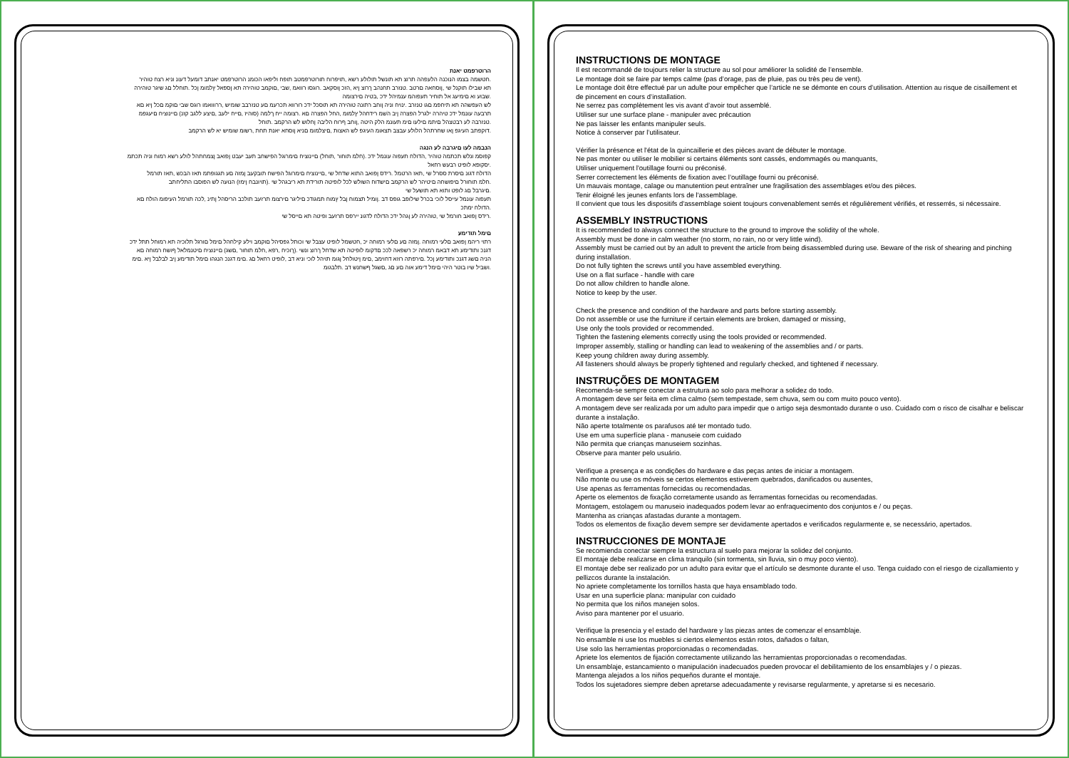הרוטרפמט יאנת
.חטשמה בצמו הנוכנה הלעפהה תרוצ תא תונשל תולולע רשא ,תויפרוח תורוטרפמטב תופח וליפאו הכומנ הרוטרפמט יאנתב דומעל דעונ וניא רצח טוהיר
תא שבילו תוקנל שי ,ןוסחאה םרטב .טנזרב תחנהב ךרוצ ןיא ,הזכ ןוסקאב .רוגסו רוואמ ,שבי ,םוקמב טוהירה תא ןספאל ץלמומ ןכל .תוחלל םג שיגר טוהירה
.שבוע וא םימיעג אל תוחיר תעפוהמ ענמיהל ידכ ,בטיה םירצומה
לש העפשהה תא תיחפמ םגו טנזרב .ינויח וניה ןוחב רתונה טוהירה תא תוסכל ידכ רורווא תכרעמ םע טנזרבב שומיש ,ררווואמו רוגס שבי םוקמ םכל ןיא םא
תרבעה עונמל ידכ טיהרה ילגרל הפצרה ןיב הׁשמ רידחהל ץלמומ ,החל הפצרה םא .רצומה ייח ךלמה (סוהיז ,םייח ילעב ,םיצע ללגב קזנ) םיינוציח םיעגפמ
.טנזרבה לע רבטצהל םיתמ םילעו םימ תעונמ הלק היטה ,ןוחב ףרוח הליבה ןחלוש לש הרקמב .תוחל
.דוקפתב העיגפ ןאו שחרתהל הלולע עבצב תצאומ העיגפ לש האצות ,םיצלמומ םניא ןוסחא יאנת תחת ,רשומ שומיש יא לש הרקמב
הנבמה לעו םיגרבה לע הנגה
קפוסמ ונלש תכתמה טוהיר ,הדולח תעפוה עונמל ידכ .(חלמ תוחור ,תוחל) םיינוציח םימרוגל הפישחב תעב יעבט ןפואב ןצמחתהל לולע רשא רמוח וניה תכתמ
.יסקופא לופיט רבעש רחאל
הדולח דגונ םיסרת ססרל שי ,תאז הרטמל .רידס ןפואב התוא שדחל שי ,םיינוציח םימרוגל הפישח תובקעב ןמזה םע תגגופתמ תאז הבכש ,תאז תורמל
.חלמ תוחורל םיפושחה םיטיהר לש הרקמב םישדוח השולש לכל לופיטה תורידת תא ריבגהל שי .(תויונבח ןימז) הנועה לש הפוסבו התליחתב
.םיגרבל םג לופט ותוא תא תושעל שי
תעפוה עונמל עייסל לוכי בכרל שילופב גופס דב .ןומיל תצמוח ןבל ץמוח תמגודכ םיליגר םירצומ תרזעב תולכב הריסהל ןתינ ,לכה תורמל העיפומ הולח םא
.הדולח ימתכ
.רידס ןפואב חורמל שי ,טוהירה לע ןגהל ידכ הדולח לדגונ יירפס תרזעב ופיטה תא םייסל שי
םימל תודימע
רתוי ריהמ ןפואב םלעי רמוחה .ןמזה םע םלעי רמוחה יכ ,חטשמל לופיט עצבל שי וכותל גפסיהל םוקמב וילע קילחהל םימל םורגל תלוכיה תא רמוחל תתל ידכ
דגנכ ותודימע תא דבאמ רמוחה יכ רשפאה לככ םדקומ לופיטה תא שדחל ךרוצ ונשי .(ךוכיח ,רפא ,חלמ תוחור ,םשג) םיינוציח םיטנמלאל ףושח רמוחה םא
הניה םשג דגנכ ותודימע ןכל .םירפתה רוזא דחוימב ,םימ ןיטולחל ןגומ תויהל לוכי וניא דב ,לופיט רחאל םג .םימ דגנכ הנגהו םימל תודימע ןיב לבלבל ןיא .םימ
.ושביל שיו בוטר היהי םימל דימע אוה םע םג ,םשגל ףשחנש דב .תלבגומ
INSTRUCTIONS DE MONTAGE
Il est recommandé de toujours relier la structure au sol pour améliorer la solidité de l’ensemble.
Le montage doit se faire par temps calme (pas d’orage, pas de pluie, pas ou très peu de vent).
Le montage doit être effectué par un adulte pour empêcher que l’article ne se démonte en cours d’utilisation. Attention au risque de cisaillement et de pincement en cours d’installation.
Ne serrez pas complètement les vis avant d’avoir tout assemblé.
Utiliser sur une surface plane - manipuler avec précaution
Ne pas laisser les enfants manipuler seuls.
Notice à conserver par l’utilisateur.
Vérifier la présence et l'état de la quincaillerie et des pièces avant de débuter le montage.
Ne pas monter ou utiliser le mobilier si certains éléments sont cassés, endommagés ou manquants,
Utiliser uniquement l'outillage fourni ou préconisé.
Serrer correctement les éléments de fixation avec l’outillage fourni ou préconisé.
Un mauvais montage, calage ou manutention peut entraîner une fragilisation des assemblages et/ou des pièces.
Tenir éloigné les jeunes enfants lors de l'assemblage.
Il convient que tous les dispositifs d'assemblage soient toujours convenablement serrés et régulièrement vérifiés, et resserrés, si nécessaire.
ASSEMBLY INSTRUCTIONS
It is recommended to always connect the structure to the ground to improve the solidity of the whole.
Assembly must be done in calm weather (no storm, no rain, no or very little wind).
Assembly must be carried out by an adult to prevent the article from being disassembled during use. Beware of the risk of shearing and pinching during installation.
Do not fully tighten the screws until you have assembled everything.
Use on a flat surface - handle with care
Do not allow children to handle alone.
Notice to keep by the user.
Check the presence and condition of the hardware and parts before starting assembly.
Do not assemble or use the furniture if certain elements are broken, damaged or missing,
Use only the tools provided or recommended.
Tighten the fastening elements correctly using the tools provided or recommended.
Improper assembly, stalling or handling can lead to weakening of the assemblies and / or parts.
Keep young children away during assembly.
All fasteners should always be properly tightened and regularly checked, and tightened if necessary.
INSTRUÇÕES DE MONTAGEM
Recomenda-se sempre conectar a estrutura ao solo para melhorar a solidez do todo.
A montagem deve ser feita em clima calmo (sem tempestade, sem chuva, sem ou com muito pouco vento).
A montagem deve ser realizada por um adulto para impedir que o artigo seja desmontado durante o uso. Cuidado com o risco de cisalhar e beliscar durante a instalação.
Não aperte totalmente os parafusos até ter montado tudo.
Use em uma superfície plana - manuseie com cuidado
Não permita que crianças manuseiem sozinhas.
Observe para manter pelo usuário.
Verifique a presença e as condições do hardware e das peças antes de iniciar a montagem.
Não monte ou use os móveis se certos elementos estiverem quebrados, danificados ou ausentes,
Use apenas as ferramentas fornecidas ou recomendadas.
Aperte os elementos de fixação corretamente usando as ferramentas fornecidas ou recomendadas.
Montagem, estolagem ou manuseio inadequados podem levar ao enfraquecimento dos conjuntos e / ou peças.
Mantenha as crianças afastadas durante a montagem.
Todos os elementos de fixação devem sempre ser devidamente apertados e verificados regularmente e, se necessário, apertados.
INSTRUCCIONES DE MONTAJE
Se recomienda conectar siempre la estructura al suelo para mejorar la solidez del conjunto.
El montaje debe realizarse en clima tranquilo (sin tormenta, sin lluvia, sin o muy poco viento).
El montaje debe ser realizado por un adulto para evitar que el artículo se desmonte durante el uso. Tenga cuidado con el riesgo de cizallamiento y pellizcos durante la instalación.
No apriete completamente los tornillos hasta que haya ensamblado todo.
Usar en una superficie plana: manipular con cuidado
No permita que los niños manejen solos.
Aviso para mantener por el usuario.
Verifique la presencia y el estado del hardware y las piezas antes de comenzar el ensamblaje.
No ensamble ni use los muebles si ciertos elementos están rotos, dañados o faltan,
Use solo las herramientas proporcionadas o recomendadas.
Apriete los elementos de fijación correctamente utilizando las herramientas proporcionadas o recomendadas.
Un ensamblaje, estancamiento o manipulación inadecuados pueden provocar el debilitamiento de los ensamblajes y / o piezas.
Mantenga alejados a los niños pequeños durante el montaje.
Todos los sujetadores siempre deben apretarse adecuadamente y revisarse regularmente, y apretarse si es necesario.